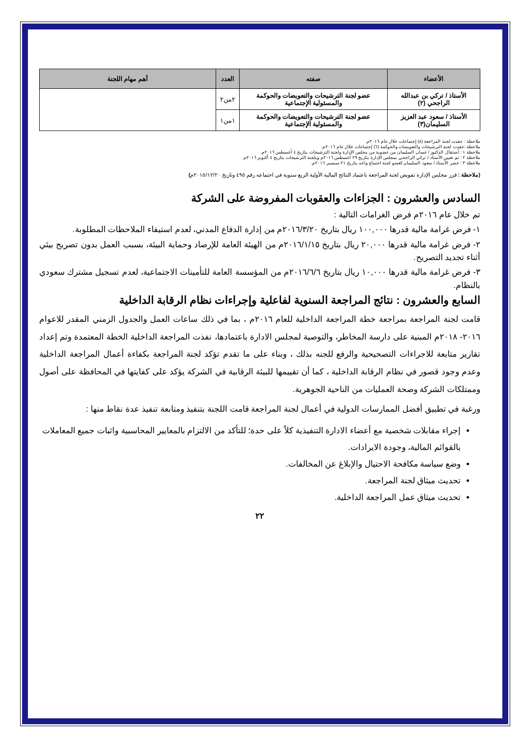| الأعضاء | صفته | العدد | أهم مهام اللجنة |
| --- | --- | --- | --- |
| الأستاذ / تركي بن عبدالله الراجحي (٢) | عضو لجنة الترشيحات والتعويضات والحوكمة والمسئولية الإجتماعية | ٢من٢ | |
| الأستاذ / سعود عبد العزيز السليمان(٣) | عضو لجنة الترشيحات والتعويضات والحوكمة والمسئولية الإجتماعية | ١من١ | |
ملاحظة : عقدت لجنة المراجعة (٨) إجتماعات خلال عام ٢٠١٦م.
ملاحظة :عقدت لجنة الترشيحات والتعويضات والحوكمة (٦) إجتماعات خلال عام ٢٠١٦م.
ملاحظة ١ : أستقال الدكتور / غسان السليمان من عضوية من مجلس الإدارة ولجنة الترشيحات بتاريخ ٤ أغسطس ٢٠١٦م.
ملاحظة ٢ : تم تعيين الأستاذ / تركي الراجحي بمجلس الإدارة بتاريخ ٢٩ أغسطس ٢٠١٦م وبلجنة الترشيحات بتاريخ ٤ أكتوبر ٢٠١٦م.
ملاحظة ٣ : حضر الأستاذ / سعود السليمان كعضو لجنة اجتماع واحد بتاريخ ٢١ سبتمبر ٢٠١٦م.
(ملاحظة : قرر مجلس الإدارة تفويض لجنة المراجعة باعتماد النتائج المالية الأولية الربع سنوية في اجتماعه رقم ٤٩٥ وتاريخ ٢٠١٥/١٢/٢٠م)
السادس والعشرون : الجزاءات والعقوبات المفروضة على الشركة
تم خلال عام ٢٠١٦م فرض الغرامات التالية :
١- فرض غرامة مالية قدرها ١٠٠,٠٠٠ ريال بتاريخ ٢٠١٦/٣/٢٠م من إدارة الدفاع المدني، لعدم استيفاء الملاحظات المطلوبة.
٢- فرض غرامة مالية قدرها ٢٠,٠٠٠ ريال بتاريخ ٢٠١٦/١/١٥م من الهيئة العامة للإرصاد وحماية البيئة، بسبب العمل بدون تصريح بيئي أثناء تجديد التصريح.
٣- فرض غرامة مالية قدرها ١٠,٠٠٠ ريال بتاريخ ٢٠١٦/٦/٦م من المؤسسة العامة للتأمينات الاجتماعية، لعدم تسجيل مشترك سعودي بالنظام.
السابع والعشرون : نتائج المراجعة السنوية لفاعلية وإجراءات نظام الرقابة الداخلية
قامت لجنة المراجعة بمراجعة خطة المراجعة الداخلية للعام ٢٠١٦م ، بما في ذلك ساعات العمل والجدول الزمني المقدر للاعوام ٢٠١٦- ٢٠١٨م المبنية على دارسة المخاطر، والتوصية لمجلس الادارة باعتمادها، نفذت المراجعة الداخلية الخطة المعتمدة وتم إعداد تقارير متابعة للاجراءات التصحيحية والرفع للجنه بذلك ، وبناء على ما تقدم تؤكد لجنة المراجعة بكفاءة أعمال المراجعة الداخلية وعدم وجود قصور في نظام الرقابة الداخلية ، كما أن تقييمها للبيئة الرقابية في الشركة يؤكد على كفايتها في المحافظة على أصول وممتلكات الشركة وصحة العمليات من الناحية الجوهرية.
ورغبة في تطبيق أفضل الممارسات الدولية في أعمال لجنة المراجعة قامت اللجنة بتنفيذ ومتابعة تنفيذ عدة نقاط منها :
إجراء مقابلات شخصية مع أعضاء الادارة التنفيذية كلاً على حدة؛ للتأكد من الالتزام بالمعايير المحاسبية واثبات جميع المعاملات بالقوائم المالية، وجودة الايرادات.
وضع سياسة مكافحة الاحتيال والإبلاغ عن المخالفات.
تحديث ميثاق لجنة المراجعة.
تحديث ميثاق عمل المراجعة الداخلية.
٢٢